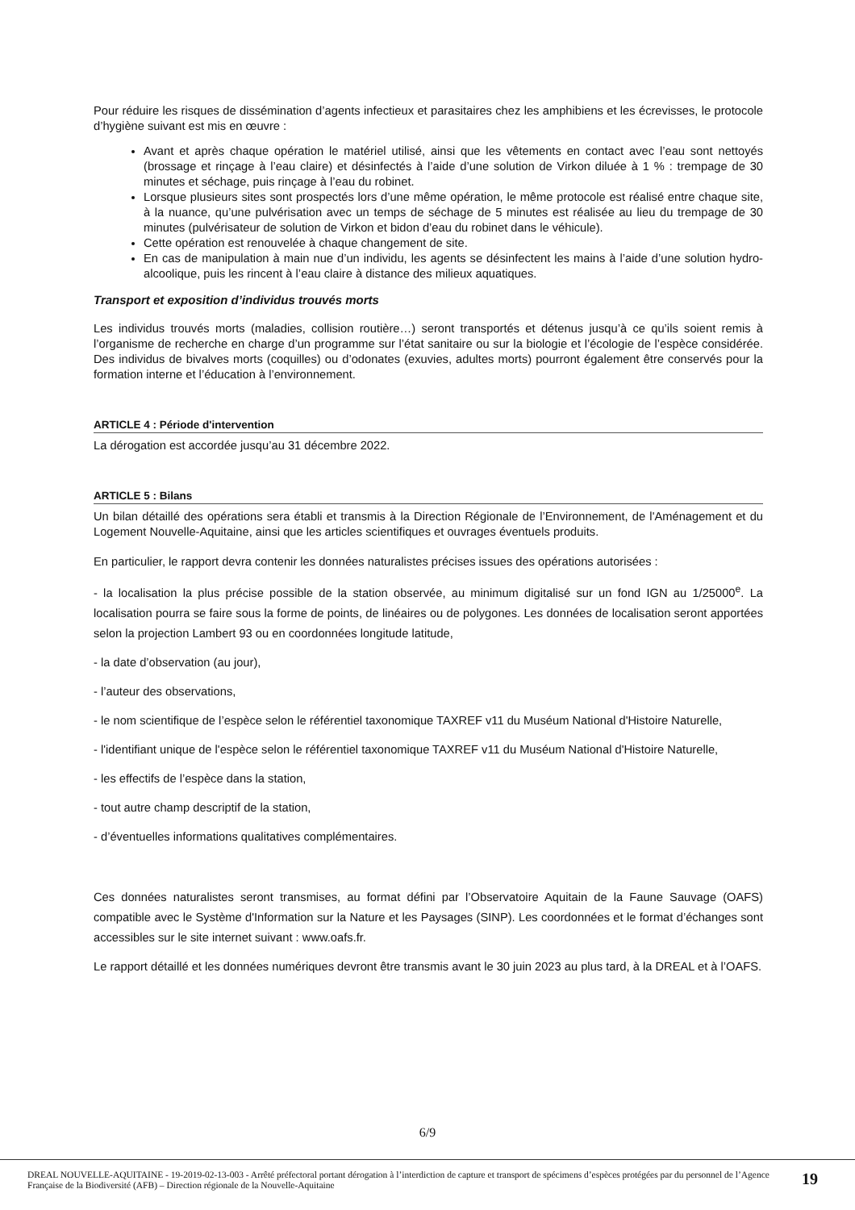Pour réduire les risques de dissémination d’agents infectieux et parasitaires chez les amphibiens et les écrevisses, le protocole d’hygiène suivant est mis en œuvre :
Avant et après chaque opération le matériel utilisé, ainsi que les vêtements en contact avec l’eau sont nettoyés (brossage et rinçage à l’eau claire) et désinfectés à l’aide d’une solution de Virkon diluée à 1 % : trempage de 30 minutes et séchage, puis rinçage à l’eau du robinet.
Lorsque plusieurs sites sont prospectés lors d’une même opération, le même protocole est réalisé entre chaque site, à la nuance, qu’une pulvérisation avec un temps de séchage de 5 minutes est réalisée au lieu du trempage de 30 minutes (pulvérisateur de solution de Virkon et bidon d’eau du robinet dans le véhicule).
Cette opération est renouvelée à chaque changement de site.
En cas de manipulation à main nue d’un individu, les agents se désinfectent les mains à l’aide d’une solution hydro-alcoolique, puis les rincent à l’eau claire à distance des milieux aquatiques.
Transport et exposition d’individus trouvés morts
Les individus trouvés morts (maladies, collision routière…) seront transportés et détenus jusqu’à ce qu’ils soient remis à l’organisme de recherche en charge d’un programme sur l’état sanitaire ou sur la biologie et l’écologie de l’espèce considérée. Des individus de bivalves morts (coquilles) ou d’odonates (exuvies, adultes morts) pourront également être conservés pour la formation interne et l’éducation à l’environnement.
ARTICLE 4 : Période d'intervention
La dérogation est accordée jusqu’au 31 décembre 2022.
ARTICLE 5 : Bilans
Un bilan détaillé des opérations sera établi et transmis à la Direction Régionale de l’Environnement, de l'Aménagement et du Logement Nouvelle-Aquitaine, ainsi que les articles scientifiques et ouvrages éventuels produits.
En particulier, le rapport devra contenir les données naturalistes précises issues des opérations autorisées :
- la localisation la plus précise possible de la station observée, au minimum digitalisé sur un fond IGN au 1/25000<sup>e</sup>. La localisation pourra se faire sous la forme de points, de linéaires ou de polygones. Les données de localisation seront apportées selon la projection Lambert 93 ou en coordonnées longitude latitude,
- la date d’observation (au jour),
- l’auteur des observations,
- le nom scientifique de l’espèce selon le référentiel taxonomique TAXREF v11 du Muséum National d'Histoire Naturelle,
- l'identifiant unique de l'espèce selon le référentiel taxonomique TAXREF v11 du Muséum National d'Histoire Naturelle,
- les effectifs de l’espèce dans la station,
- tout autre champ descriptif de la station,
- d’éventuelles informations qualitatives complémentaires.
Ces données naturalistes seront transmises, au format défini par l’Observatoire Aquitain de la Faune Sauvage (OAFS) compatible avec le Système d'Information sur la Nature et les Paysages (SINP). Les coordonnées et le format d’échanges sont accessibles sur le site internet suivant : www.oafs.fr.
Le rapport détaillé et les données numériques devront être transmis avant le 30 juin 2023 au plus tard, à la DREAL et à l’OAFS.
6/9
DREAL NOUVELLE-AQUITAINE - 19-2019-02-13-003 - Arrêté préfectoral portant dérogation à l’interdiction de capture et transport de spécimens d’espèces protégées par du personnel de l’Agence Française de la Biodiversité (AFB) – Direction régionale de la Nouvelle-Aquitaine
19